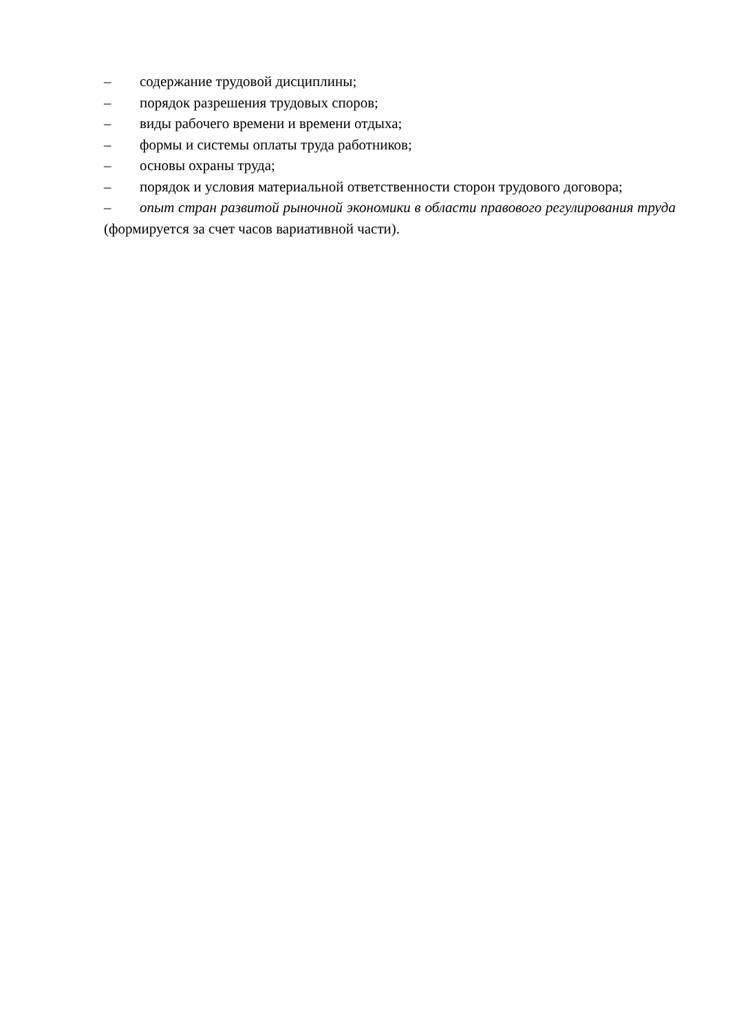– содержание трудовой дисциплины;
– порядок разрешения трудовых споров;
– виды рабочего времени и времени отдыха;
– формы и системы оплаты труда работников;
– основы охраны труда;
– порядок и условия материальной ответственности сторон трудового договора;
– опыт стран развитой рыночной экономики в области правового регулирования труда (формируется за счет часов вариативной части).